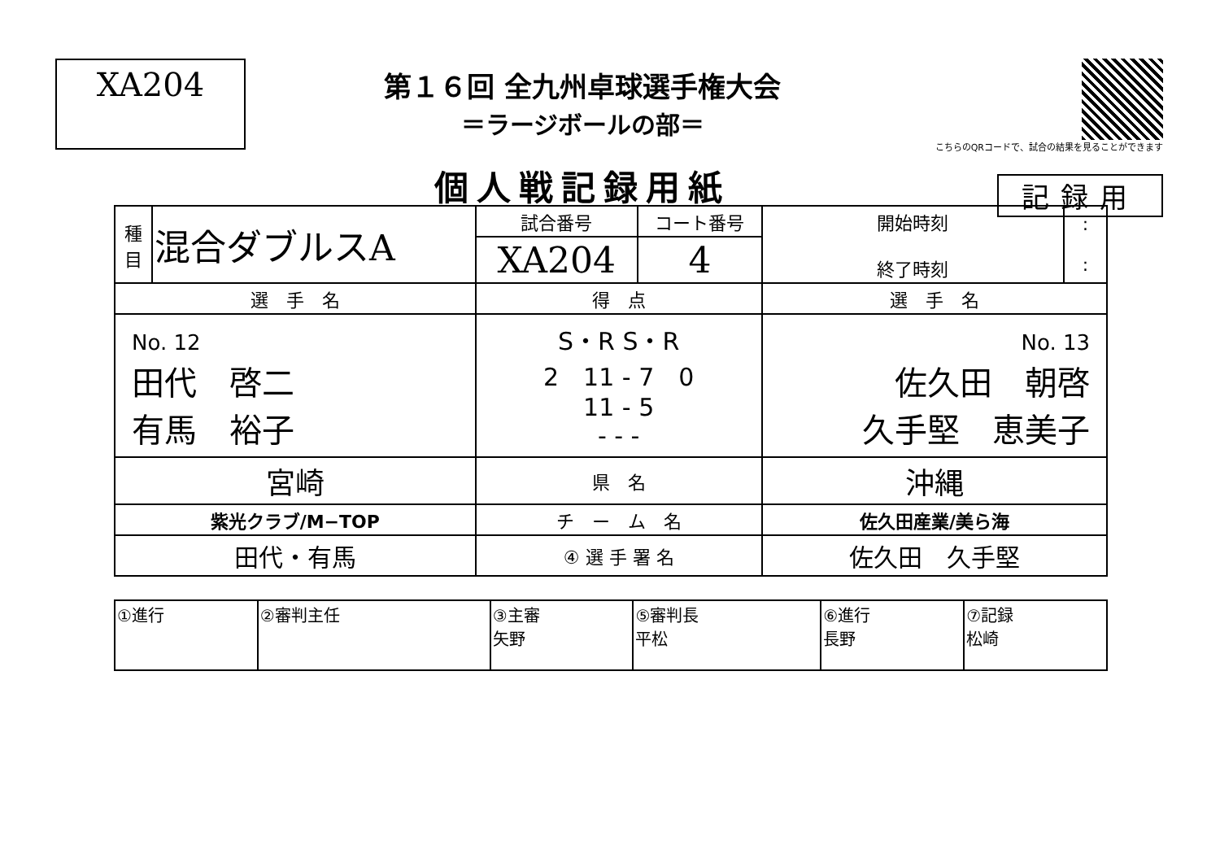XA204
第１６回 全九州卓球選手権大会
＝ラージボールの部＝
個人戦記録用紙
こちらのQRコードで、試合の結果を見ることができます
記録用
| 種 目 | 混合ダブルスA | 試合番号 | コート番号 | 開始時刻 終了時刻 | : : |
| | | XA204 | 4 | | |
| 選 手 名 | | 得 点 | | 選 手 名 | |
| No. 12 田代 啓二 有馬 裕子 | | S・R S・R 2 11 - 7 0 11 - 5 - - - | | No. 13 佐久田 朝啓 久手堅 恵美子 | |
| 宮崎 | | 県 名 | | 沖縄 | |
| 紫光クラブ/M−TOP | | チ ー ム 名 | | 佐久田産業/美ら海 | |
| 田代・有馬 | | ④ 選 手 署 名 | | 佐久田 久手堅 | |
| ①進行 | ②審判主任 | ③主審 矢野 | ⑤審判長 平松 | ⑥進行 長野 | ⑦記録 松崎 |